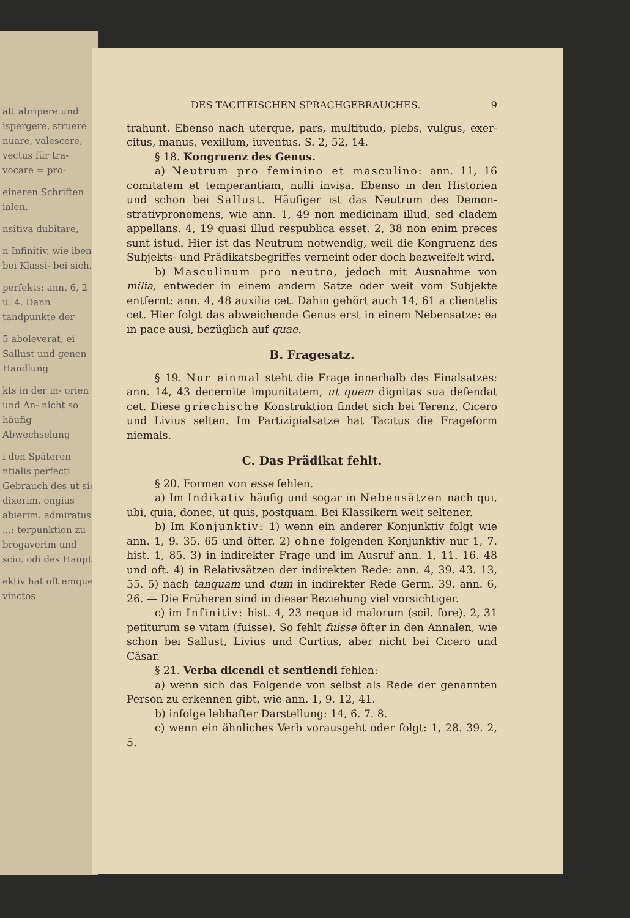att abripere und ispergere, struere nuare, valescere, vectus für tra- vocare = pro-
eineren Schriften ialen.
nsitiva dubitare,
n Infinitiv, wie iben bei Klassi- bei sich.
perfekts: ann. 6, 2 u. 4. Dann tandpunkte der
5 aboleverat, ei Sallust und genen Handlung
kts in der in- orien und An- nicht so häufig Abwechselung
i den Späteren ntialis perfecti Gebrauch des ut sic dixerim. ongius abierim. admiratus ...: terpunktion zu brogaverim und scio. odi des Haupt-
ektiv hat oft emque vinctos
DES TACITEISCHEN SPRACHGEBRAUCHES. 9
trahunt. Ebenso nach uterque, pars, multitudo, plebs, vulgus, exer­citus, manus, vexillum, iuventus. S. 2, 52, 14.
§ 18. Kongruenz des Genus.
a) Neutrum pro feminino et masculino: ann. 11, 16 comitatem et temperantiam, nulli invisa. Ebenso in den Historien und schon bei Sallust. Häufiger ist das Neutrum des Demon­strativpronomens, wie ann. 1, 49 non medicinam illud, sed cladem appellans. 4, 19 quasi illud respublica esset. 2, 38 non enim preces sunt istud. Hier ist das Neutrum notwendig, weil die Kon­gruenz des Subjekts- und Prädikatsbegriffes verneint oder doch be­zweifelt wird.
b) Masculinum pro neutro, jedoch mit Ausnahme von milia, entweder in einem andern Satze oder weit vom Subjekte entfernt: ann. 4, 48 auxilia cet. Dahin gehört auch 14, 61 a clien­telis cet. Hier folgt das abweichende Genus erst in einem Neben­satze: ea in pace ausi, bezüglich auf quae.
B. Fragesatz.
§ 19. Nur einmal steht die Frage innerhalb des Finalsatzes: ann. 14, 43 decernite impunitatem, ut quem dignitas sua defendat cet. Diese griechische Konstruktion findet sich bei Terenz, Cicero und Livius selten. Im Partizipialsatze hat Tacitus die Frageform niemals.
C. Das Prädikat fehlt.
§ 20. Formen von esse fehlen.
a) Im Indikativ häufig und sogar in Nebensätzen nach qui, ubi, quia, donec, ut quis, postquam. Bei Klassikern weit seltener.
b) Im Konjunktiv: 1) wenn ein anderer Konjunktiv folgt wie ann. 1, 9. 35. 65 und öfter. 2) ohne folgenden Konjunktiv nur 1, 7. hist. 1, 85. 3) in indirekter Frage und im Ausruf ann. 1, 11. 16. 48 und oft. 4) in Relativsätzen der indirekten Rede: ann. 4, 39. 43. 13, 55. 5) nach tanquam und dum in in­direkter Rede Germ. 39. ann. 6, 26. — Die Früheren sind in dieser Beziehung viel vorsichtiger.
c) im Infinitiv: hist. 4, 23 neque id malorum (scil. fore). 2, 31 petiturum se vitam (fuisse). So fehlt fuisse öfter in den Annalen, wie schon bei Sallust, Livius und Curtius, aber nicht bei Cicero und Cäsar.
§ 21. Verba dicendi et sentiendi fehlen:
a) wenn sich das Folgende von selbst als Rede der genannten Person zu erkennen gibt, wie ann. 1, 9. 12, 41.
b) infolge lebhafter Darstellung: 14, 6. 7. 8.
c) wenn ein ähnliches Verb vorausgeht oder folgt: 1, 28. 39. 2, 5.